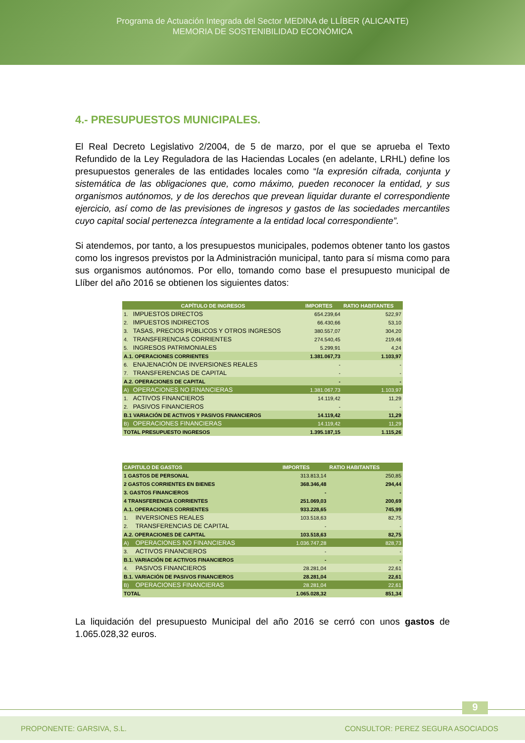Programa de Actuación Integrada del Sector MEDINA de LLÍBER (ALICANTE)
MEMORIA DE SOSTENIBILIDAD ECONÓMICA
4.- PRESUPUESTOS MUNICIPALES.
El Real Decreto Legislativo 2/2004, de 5 de marzo, por el que se aprueba el Texto Refundido de la Ley Reguladora de las Haciendas Locales (en adelante, LRHL) define los presupuestos generales de las entidades locales como “la expresión cifrada, conjunta y sistemática de las obligaciones que, como máximo, pueden reconocer la entidad, y sus organismos autónomos, y de los derechos que prevean liquidar durante el correspondiente ejercicio, así como de las previsiones de ingresos y gastos de las sociedades mercantiles cuyo capital social pertenezca íntegramente a la entidad local correspondiente”.
Si atendemos, por tanto, a los presupuestos municipales, podemos obtener tanto los gastos como los ingresos previstos por la Administración municipal, tanto para sí misma como para sus organismos autónomos. Por ello, tomando como base el presupuesto municipal de Llíber del año 2016 se obtienen los siguientes datos:
| CAPÍTULO DE INGRESOS | | IMPORTES | RATIO HABITANTES |
| --- | --- | --- | --- |
| 1. | IMPUESTOS DIRECTOS | 654.239,64 | 522,97 |
| 2. | IMPUESTOS INDIRECTOS | 66.430,66 | 53,10 |
| 3. | TASAS, PRECIOS PÚBLICOS Y OTROS INGRESOS | 380.557,07 | 304,20 |
| 4. | TRANSFERENCIAS CORRIENTES | 274.540,45 | 219,46 |
| 5. | INGRESOS PATRIMONIALES | 5.299,91 | 4,24 |
| A.1. OPERACIONES CORRIENTES | | 1.381.067,73 | 1.103,97 |
| 6. | ENAJENACIÓN DE INVERSIONES REALES | - | - |
| 7. | TRANSFERENCIAS DE CAPITAL | - | - |
| A.2. OPERACIONES DE CAPITAL | | - | - |
| A) | OPERACIONES NO FINANCIERAS | 1.381.067,73 | 1.103,97 |
| 1. | ACTIVOS FINANCIEROS | 14.119,42 | 11,29 |
| 2. | PASIVOS FINANCIEROS | - | - |
| B.1 VARIACIÓN DE ACTIVOS Y PASIVOS FINANCIEROS | | 14.119,42 | 11,29 |
| B) | OPERACIONES FINANCIERAS | 14.119,42 | 11,29 |
| TOTAL PRESUPUESTO INGRESOS | | 1.395.187,15 | 1.115,26 |
| CAPITULO DE GASTOS | | IMPORTES | RATIO HABITANTES |
| --- | --- | --- | --- |
| 1 GASTOS DE PERSONAL | | 313.813,14 | 250,85 |
| 2 GASTOS CORRIENTES EN BIENES | | 368.346,48 | 294,44 |
| 3. GASTOS FINANCIEROS | | - | - |
| 4 TRANSFERENCIA CORRIENTES | | 251.069,03 | 200,69 |
| A.1. OPERACIONES CORRIENTES | | 933.228,65 | 745,99 |
| 1. | INVERSIONES REALES | 103.518,63 | 82,75 |
| 2. | TRANSFERENCIAS DE CAPITAL | - | - |
| A.2. OPERACIONES DE CAPITAL | | 103.518,63 | 82,75 |
| A) | OPERACIONES NO FINANCIERAS | 1.036.747,28 | 828,73 |
| 3. | ACTIVOS FINANCIEROS | - | - |
| B.1. VARIACIÓN DE ACTIVOS FINANCIEROS | | - | - |
| 4. | PASIVOS FINANCIEROS | 28.281,04 | 22,61 |
| B.1. VARIACIÓN DE PASIVOS FINANCIEROS | | 28.281,04 | 22,61 |
| B) | OPERACIONES FINANCIERAS | 28.281,04 | 22,61 |
| TOTAL | | 1.065.028,32 | 851,34 |
La liquidación del presupuesto Municipal del año 2016 se cerró con unos gastos de 1.065.028,32 euros.
9
PROPONENTE: GARSIVA, S.L. CONSULTOR: PEREZ SEGURA ASOCIADOS